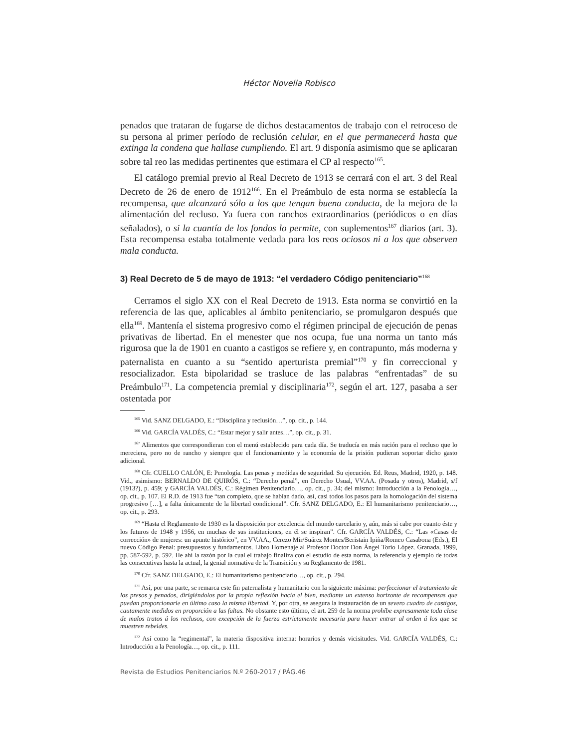Héctor Novella Robisco
penados que trataran de fugarse de dichos destacamentos de trabajo con el retroceso de su persona al primer período de reclusión celular, en el que permanecerá hasta que extinga la condena que hallase cumpliendo. El art. 9 disponía asimismo que se aplicaran sobre tal reo las medidas pertinentes que estimara el CP al respecto<sup>165</sup>.
El catálogo premial previo al Real Decreto de 1913 se cerrará con el art. 3 del Real Decreto de 26 de enero de 1912<sup>166</sup>. En el Preámbulo de esta norma se establecía la recompensa, que alcanzará sólo a los que tengan buena conducta, de la mejora de la alimentación del recluso. Ya fuera con ranchos extraordinarios (periódicos o en días señalados), o si la cuantía de los fondos lo permite, con suplementos<sup>167</sup> diarios (art. 3). Esta recompensa estaba totalmente vedada para los reos ociosos ni a los que observen mala conducta.
3) Real Decreto de 5 de mayo de 1913: “el verdadero Código penitenciario”<sup>168</sup>
Cerramos el siglo XX con el Real Decreto de 1913. Esta norma se convirtió en la referencia de las que, aplicables al ámbito penitenciario, se promulgaron después que ella<sup>169</sup>. Mantenía el sistema progresivo como el régimen principal de ejecución de penas privativas de libertad. En el menester que nos ocupa, fue una norma un tanto más rigurosa que la de 1901 en cuanto a castigos se refiere y, en contrapunto, más moderna y paternalista en cuanto a su “sentido aperturista premial”<sup>170</sup> y fin correccional y resocializador. Esta bipolaridad se trasluce de las palabras “enfrentadas” de su Preámbulo<sup>171</sup>. La competencia premial y disciplinaria<sup>172</sup>, según el art. 127, pasaba a ser ostentada por
<sup>165</sup> Vid. SANZ DELGADO, E.: “Disciplina y reclusión…”, op. cit., p. 144.
<sup>166</sup> Vid. GARCÍA VALDÉS, C.: “Estar mejor y salir antes…”, op. cit., p. 31.
<sup>167</sup> Alimentos que correspondieran con el menú establecido para cada día. Se traducía en más ración para el recluso que lo mereciera, pero no de rancho y siempre que el funcionamiento y la economía de la prisión pudieran soportar dicho gasto adicional.
<sup>168</sup> Cfr. CUELLO CALÓN, E: Penología. Las penas y medidas de seguridad. Su ejecución. Ed. Reus, Madrid, 1920, p. 148. Vid., asimismo: BERNALDO DE QUIRÓS, C.: “Derecho penal”, en Derecho Usual, VV.AA. (Posada y otros), Madrid, s/f (1913?), p. 459; y GARCÍA VALDÉS, C.: Régimen Penitenciario…, op. cit., p. 34; del mismo: Introducción a la Penología…, op. cit., p. 107. El R.D. de 1913 fue “tan completo, que se habían dado, así, casi todos los pasos para la homologación del sistema progresivo […], a falta únicamente de la libertad condicional”. Cfr. SANZ DELGADO, E.: El humanitarismo penitenciario…, op. cit., p. 293.
<sup>169</sup> “Hasta el Reglamento de 1930 es la disposición por excelencia del mundo carcelario y, aún, más si cabe por cuanto éste y los futuros de 1948 y 1956, en muchas de sus instituciones, en él se inspiran”. Cfr. GARCÍA VALDÉS, C.: “Las «Casas de corrección» de mujeres: un apunte histórico”, en VV.AA., Cerezo Mir/Suárez Montes/Beristain Ipiña/Romeo Casabona (Eds.), El nuevo Código Penal: presupuestos y fundamentos. Libro Homenaje al Profesor Doctor Don Ángel Torío López. Granada, 1999, pp. 587-592, p. 592. He ahí la razón por la cual el trabajo finaliza con el estudio de esta norma, la referencia y ejemplo de todas las consecutivas hasta la actual, la genial normativa de la Transición y su Reglamento de 1981.
<sup>170</sup> Cfr. SANZ DELGADO, E.: El humanitarismo penitenciario…, op. cit., p. 294.
<sup>171</sup> Así, por una parte, se remarca este fin paternalista y humanitario con la siguiente máxima: perfeccionar el tratamiento de los presos y penados, dirigiéndolos por la propia reflexión hacia el bien, mediante un extenso horizonte de recompensas que puedan proporcionarle en último caso la misma libertad. Y, por otra, se asegura la instauración de un severo cuadro de castigos, cautamente medidos en proporción a las faltas. No obstante esto último, el art. 259 de la norma prohíbe expresamente toda clase de malos tratos á los reclusos, con excepción de la fuerza estrictamente necesaria para hacer entrar al orden á los que se muestren rebeldes.
<sup>172</sup> Así como la “regimental”, la materia dispositiva interna: horarios y demás vicisitudes. Vid. GARCÍA VALDÉS, C.: Introducción a la Penología…, op. cit., p. 111.
Revista de Estudios Penitenciarios N.º 260-2017 / PÁG.46